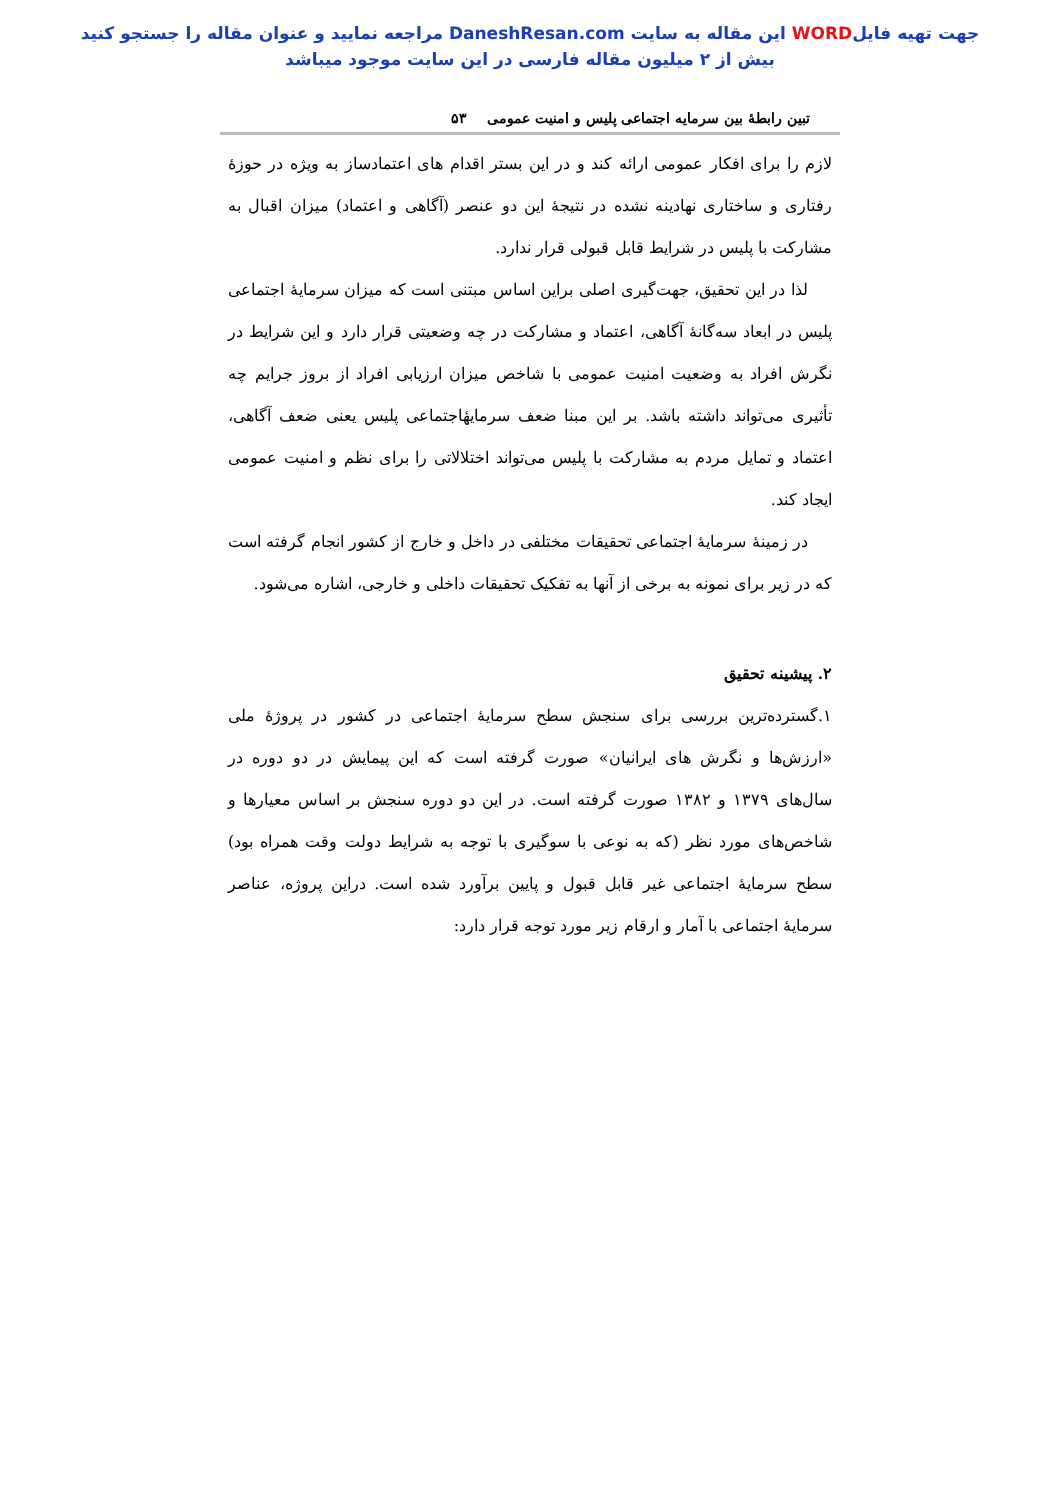جهت تهیه فایلWORD این مقاله به سایت DaneshResan.com مراجعه نمایید و عنوان مقاله را جستجو کنید
بیش از ۲ میلیون مقاله فارسی در این سایت موجود میباشد
تبین رابطهٔ بین سرمایه اجتماعی پلیس و امنیت عمومی ۵۳
لازم را برای افکار عمومی ارائه کند و در این بستر اقدام های اعتمادساز به ویژه در حوزهٔ رفتاری و ساختاری نهادینه نشده در نتیجهٔ این دو عنصر (آگاهی و اعتماد) میزان اقبال به مشارکت با پلیس در شرایط قابل قبولی قرار ندارد.
لذا در این تحقیق، جهت‌گیری اصلی براین اساس مبتنی است که میزان سرمایهٔ اجتماعی پلیس در ابعاد سه‌گانهٔ آگاهی، اعتماد و مشارکت در چه وضعیتی قرار دارد و این شرایط در نگرش افراد به وضعیت امنیت عمومی با شاخص میزان ارزیابی افراد از بروز جرایم چه تأثیری می‌تواند داشته باشد. بر این مبنا ضعف سرمایهٔاجتماعی پلیس یعنی ضعف آگاهی، اعتماد و تمایل مردم به مشارکت با پلیس می‌تواند اختلالاتی را برای نظم و امنیت عمومی ایجاد کند.
در زمینهٔ سرمایهٔ اجتماعی تحقیقات مختلفی در داخل و خارج از کشور انجام گرفته است که در زیر برای نمونه به برخی از آنها به تفکیک تحقیقات داخلی و خارجی، اشاره می‌شود.
۲. پیشینه تحقیق
۱.گسترده‌ترین بررسی برای سنجش سطح سرمایهٔ اجتماعی در کشور در پروژهٔ ملی «ارزش‌ها و نگرش های ایرانیان» صورت گرفته است که این پیمایش در دو دوره در سال‌های ۱۳۷۹ و ۱۳۸۲ صورت گرفته است. در این دو دوره سنجش بر اساس معیارها و شاخص‌های مورد نظر (که به نوعی با سوگیری با توجه به شرایط دولت وقت همراه بود) سطح سرمایهٔ اجتماعی غیر قابل قبول و پایین برآورد شده است. دراین پروژه، عناصر سرمایهٔ اجتماعی با آمار و ارقام زیر مورد توجه قرار دارد: